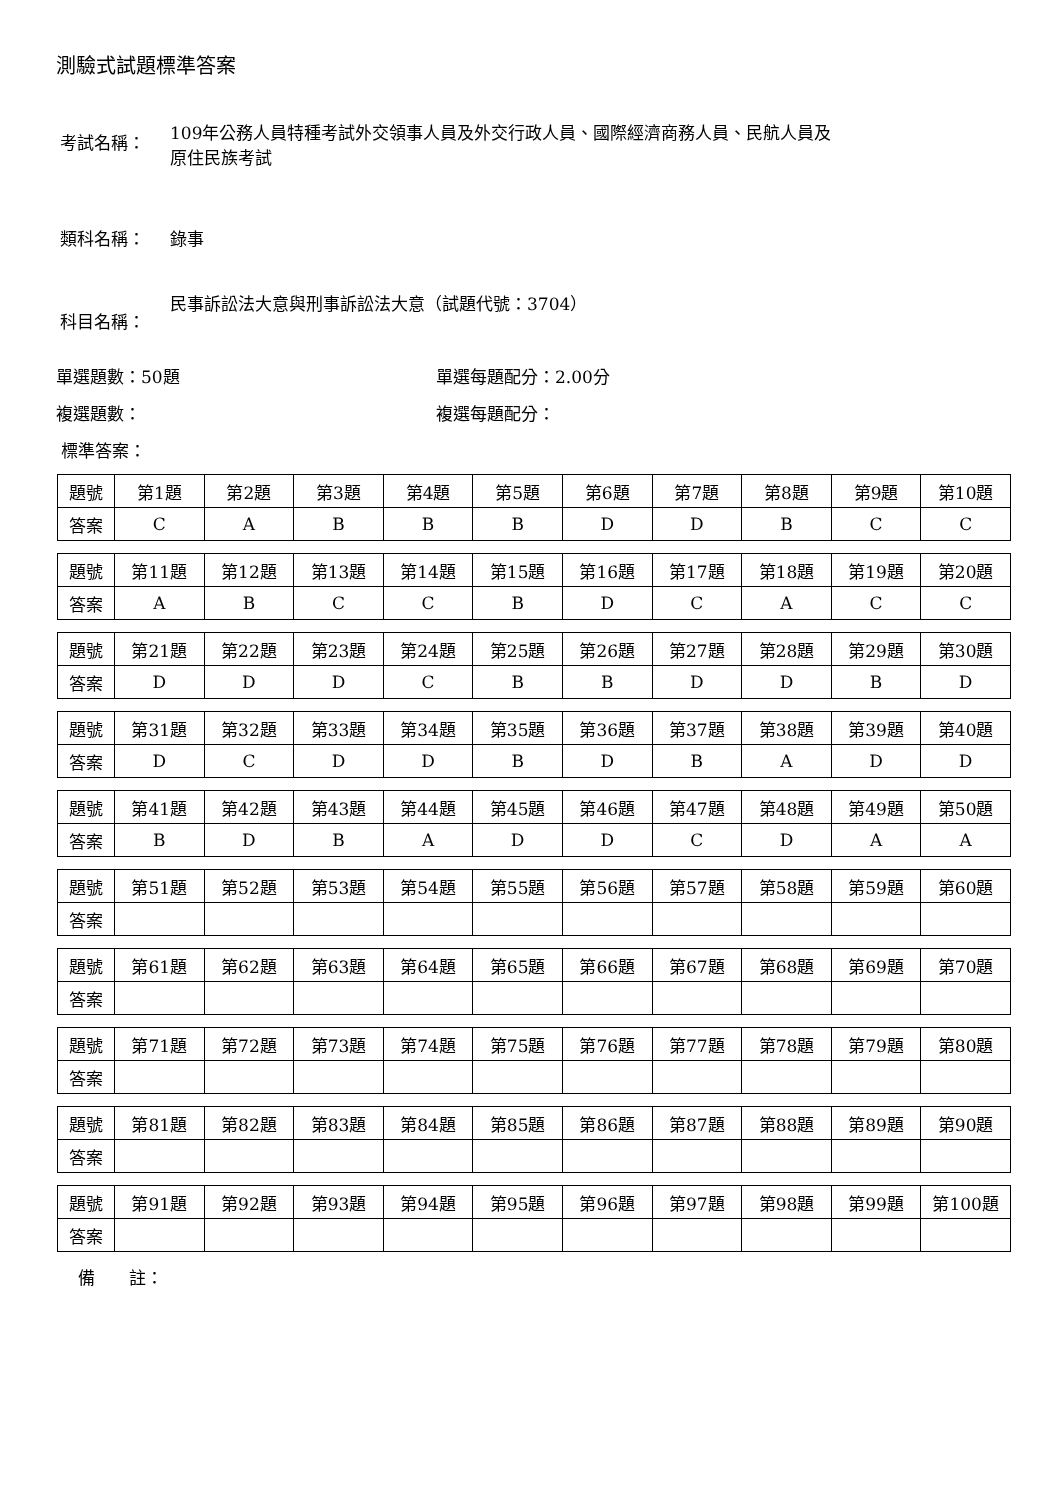測驗式試題標準答案
考試名稱：
109年公務人員特種考試外交領事人員及外交行政人員、國際經濟商務人員、民航人員及
原住民族考試
類科名稱： 錄事
科目名稱：
民事訴訟法大意與刑事訴訟法大意（試題代號：3704）
單選題數：50題 單選每題配分：2.00分
複選題數： 複選每題配分：
標準答案：
| 題號 | 第1題 | 第2題 | 第3題 | 第4題 | 第5題 | 第6題 | 第7題 | 第8題 | 第9題 | 第10題 |
| 答案 | C | A | B | B | B | D | D | B | C | C |
| 題號 | 第11題 | 第12題 | 第13題 | 第14題 | 第15題 | 第16題 | 第17題 | 第18題 | 第19題 | 第20題 |
| 答案 | A | B | C | C | B | D | C | A | C | C |
| 題號 | 第21題 | 第22題 | 第23題 | 第24題 | 第25題 | 第26題 | 第27題 | 第28題 | 第29題 | 第30題 |
| 答案 | D | D | D | C | B | B | D | D | B | D |
| 題號 | 第31題 | 第32題 | 第33題 | 第34題 | 第35題 | 第36題 | 第37題 | 第38題 | 第39題 | 第40題 |
| 答案 | D | C | D | D | B | D | B | A | D | D |
| 題號 | 第41題 | 第42題 | 第43題 | 第44題 | 第45題 | 第46題 | 第47題 | 第48題 | 第49題 | 第50題 |
| 答案 | B | D | B | A | D | D | C | D | A | A |
| 題號 | 第51題 | 第52題 | 第53題 | 第54題 | 第55題 | 第56題 | 第57題 | 第58題 | 第59題 | 第60題 |
| 答案 | | | | | | | | | | |
| 題號 | 第61題 | 第62題 | 第63題 | 第64題 | 第65題 | 第66題 | 第67題 | 第68題 | 第69題 | 第70題 |
| 答案 | | | | | | | | | | |
| 題號 | 第71題 | 第72題 | 第73題 | 第74題 | 第75題 | 第76題 | 第77題 | 第78題 | 第79題 | 第80題 |
| 答案 | | | | | | | | | | |
| 題號 | 第81題 | 第82題 | 第83題 | 第84題 | 第85題 | 第86題 | 第87題 | 第88題 | 第89題 | 第90題 |
| 答案 | | | | | | | | | | |
| 題號 | 第91題 | 第92題 | 第93題 | 第94題 | 第95題 | 第96題 | 第97題 | 第98題 | 第99題 | 第100題 |
| 答案 | | | | | | | | | | |
備　　註：